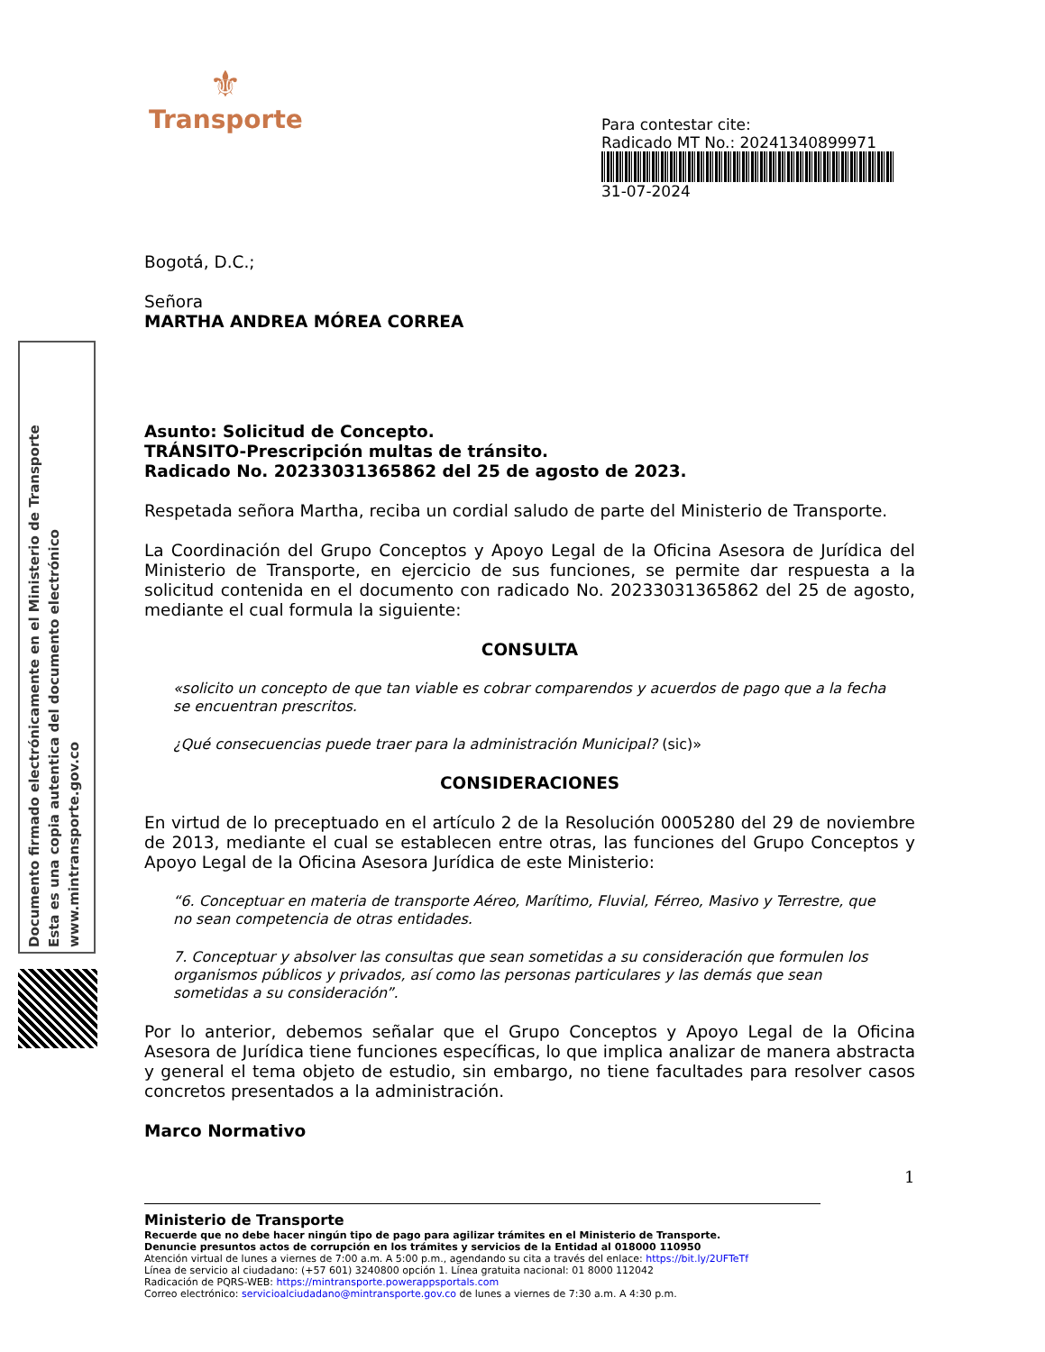⚜
Transporte
Para contestar cite:
Radicado MT No.: 20241340899971
31-07-2024
Documento firmado electrónicamente en el Ministerio de Transporte
Esta es una copia autentica del documento electrónico
www.mintransporte.gov.co
Bogotá, D.C.;
Señora
MARTHA ANDREA MÓREA CORREA
Asunto: Solicitud de Concepto.
TRÁNSITO-Prescripción multas de tránsito.
Radicado No. 20233031365862 del 25 de agosto de 2023.
Respetada señora Martha, reciba un cordial saludo de parte del Ministerio de Transporte.
La Coordinación del Grupo Conceptos y Apoyo Legal de la Oficina Asesora de Jurídica del Ministerio de Transporte, en ejercicio de sus funciones, se permite dar respuesta a la solicitud contenida en el documento con radicado No. 20233031365862 del 25 de agosto, mediante el cual formula la siguiente:
CONSULTA
«solicito un concepto de que tan viable es cobrar comparendos y acuerdos de pago que a la fecha se encuentran prescritos.
¿Qué consecuencias puede traer para la administración Municipal? (sic)»
CONSIDERACIONES
En virtud de lo preceptuado en el artículo 2 de la Resolución 0005280 del 29 de noviembre de 2013, mediante el cual se establecen entre otras, las funciones del Grupo Conceptos y Apoyo Legal de la Oficina Asesora Jurídica de este Ministerio:
“6. Conceptuar en materia de transporte Aéreo, Marítimo, Fluvial, Férreo, Masivo y Terrestre, que no sean competencia de otras entidades.
7. Conceptuar y absolver las consultas que sean sometidas a su consideración que formulen los organismos públicos y privados, así como las personas particulares y las demás que sean sometidas a su consideración”.
Por lo anterior, debemos señalar que el Grupo Conceptos y Apoyo Legal de la Oficina Asesora de Jurídica tiene funciones específicas, lo que implica analizar de manera abstracta y general el tema objeto de estudio, sin embargo, no tiene facultades para resolver casos concretos presentados a la administración.
Marco Normativo
1
Ministerio de Transporte
Recuerde que no debe hacer ningún tipo de pago para agilizar trámites en el Ministerio de Transporte.
Denuncie presuntos actos de corrupción en los trámites y servicios de la Entidad al 018000 110950
Atención virtual de lunes a viernes de 7:00 a.m. A 5:00 p.m., agendando su cita a través del enlace: https://bit.ly/2UFTeTf
Línea de servicio al ciudadano: (+57 601) 3240800 opción 1. Línea gratuita nacional: 01 8000 112042
Radicación de PQRS-WEB: https://mintransporte.powerappsportals.com
Correo electrónico: servicioalciudadano@mintransporte.gov.co de lunes a viernes de 7:30 a.m. A 4:30 p.m.